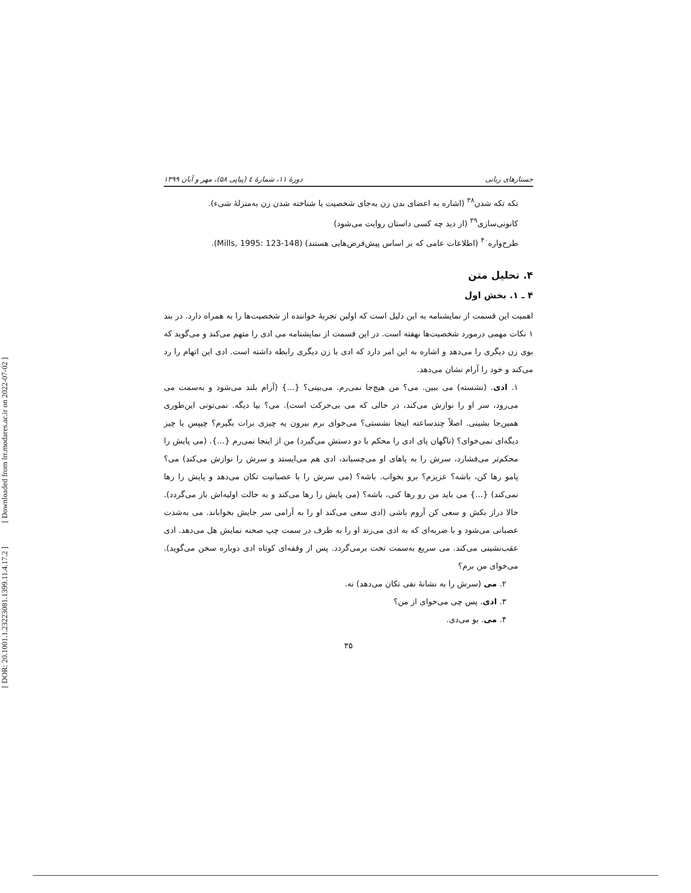[ Downloaded from lrr.modares.ac.ir on 2022-07-02 ]
[ DOR: 20.1001.1.23223081.1399.11.4.17.2 ]
جستارهای زبانی دورهٔ ۱۱، شمارهٔ ٤ (پیاپی ۵۸)، مهر و آبان ۱۳۹۹
تکه تکه شدن<sup>۳۸</sup> (اشاره به اعضای بدن زن به‌جای شخصیت یا شناخته شدن زن به‌منزلهٔ شیء).
کانونی‌سازی<sup>۳۹</sup> (از دید چه کسی داستان روایت می‌شود)
طرح‌واره<sup>۴۰</sup> (اطلاعات عامی که بر اساس پیش‌فرض‌هایی هستند) (Mills, 1995: 123-148).
۴. تحلیل متن
۴ ـ ۱. بخش اول
اهمیت این قسمت از نمایشنامه به این دلیل است که اولین تجربهٔ خواننده از شخصیت‌ها را به همراه دارد. در بند ۱ نکات مهمی درمورد شخصیت‌ها نهفته است. در این قسمت از نمایشنامه می ادی را متهم می‌کند و می‌گوید که بوی زن دیگری را می‌دهد و اشاره به این امر دارد که ادی با زن دیگری رابطه داشته است. ادی این اتهام را رد می‌کند و خود را آرام نشان می‌دهد.
۱. ادی. (نشسته) می ببین. می؟ من هیچ‌جا نمی‌رم. می‌بینی؟ {...} (آرام بلند می‌شود و به‌سمت می می‌رود، سر او را نوازش می‌کند، در حالی که می بی‌حرکت است). می؟ بیا دیگه. نمی‌تونی این‌طوری همین‌جا بشینی. اصلاً چندساعته اینجا نشستی؟ می‌خوای برم بیرون یه چیزی برات بگیرم؟ چیپس یا چیز دیگه‌ای نمی‌خوای؟ (ناگهان پای ادی را محکم با دو دستش می‌گیرد) من از اینجا نمی‌رم {...}. (می پایش را محکم‌تر می‌فشارد، سرش را به پاهای او می‌چسباند، ادی هم می‌ایستد و سرش را نوازش می‌کند) می؟ پامو رها کن، باشه؟ عزیزم؟ برو بخواب. باشه؟ (می سرش را با عصبانیت تکان می‌دهد و پایش را رها نمی‌کند) {...} می باید من رو رها کنی، باشه؟ (می پایش را رها می‌کند و به حالت اولیه‌اش باز می‌گردد). حالا دراز بکش و سعی کن آروم باشی (ادی سعی می‌کند او را به آرامی سر جایش بخواباند. می به‌شدت عصبانی می‌شود و با ضربه‌ای که به ادی می‌زند او را به طرف در سمت چپ صحنه نمایش هل می‌دهد. ادی عقب‌نشینی می‌کند. می سریع به‌سمت تخت برمی‌گردد. پس از وقفه‌ای کوتاه ادی دوباره سخن می‌گوید). می‌خوای من برم؟
۲. می (سرش را به نشانهٔ نفی تکان می‌دهد) نه.
۳. ادی. پس چی می‌خوای از من؟
۴. می. بو می‌دی.
۳۵